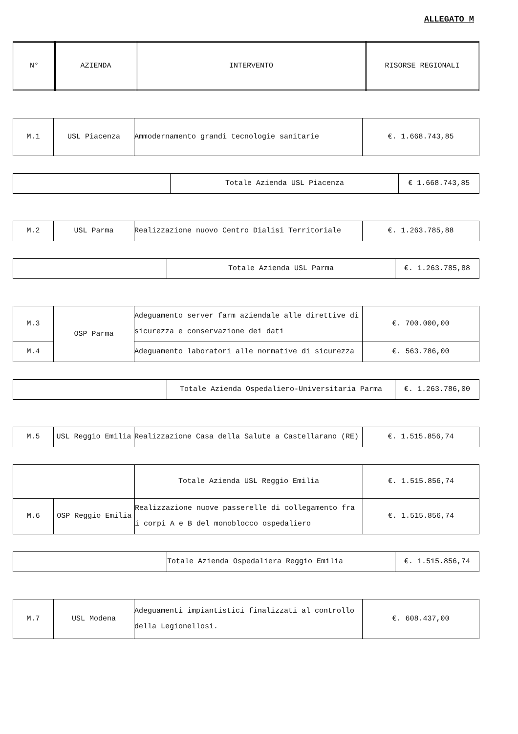ALLEGATO M
| N° | AZIENDA | INTERVENTO | RISORSE REGIONALI |
| --- | --- | --- | --- |
| M.1 | USL Piacenza | Ammodernamento grandi tecnologie sanitarie | €. 1.668.743,85 |
| | Totale Azienda USL Piacenza | € 1.668.743,85 |
| M.2 | USL Parma | Realizzazione nuovo Centro Dialisi Territoriale | €. 1.263.785,88 |
| | Totale Azienda USL Parma | €. 1.263.785,88 |
| M.3 | OSP Parma | Adeguamento server farm aziendale alle direttive di sicurezza e conservazione dei dati | €. 700.000,00 |
| M.4 | | Adeguamento laboratori alle normative di sicurezza | €. 563.786,00 |
| | Totale Azienda Ospedaliero-Universitaria Parma | €. 1.263.786,00 |
| M.5 | USL Reggio Emilia | Realizzazione Casa della Salute a Castellarano (RE) | €. 1.515.856,74 |
| | | Totale Azienda USL Reggio Emilia | €. 1.515.856,74 |
| M.6 | OSP Reggio Emilia | Realizzazione nuove passerelle di collegamento fra i corpi A e B del monoblocco ospedaliero | €. 1.515.856,74 |
| | Totale Azienda Ospedaliera Reggio Emilia | €. 1.515.856,74 |
| M.7 | USL Modena | Adeguamenti impiantistici finalizzati al controllo della Legionellosi. | €. 608.437,00 |